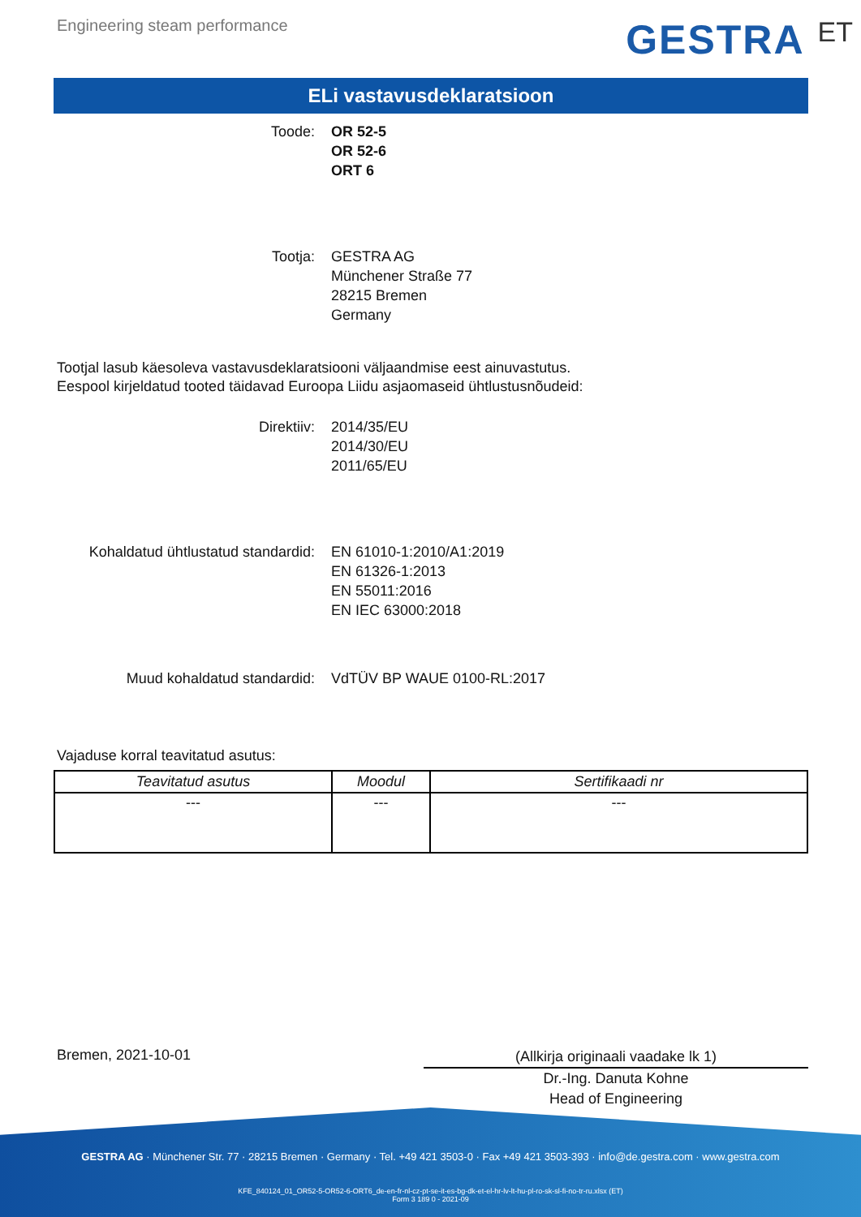Engineering steam performance
GESTRA ET
ELi vastavusdeklaratsioon
Toode: OR 52-5
OR 52-6
ORT 6
Tootja: GESTRA AG
Münchener Straße 77
28215 Bremen
Germany
Tootjal lasub käesoleva vastavusdeklaratsiooni väljaandmise eest ainuvastutus.
Eespool kirjeldatud tooted täidavad Euroopa Liidu asjaomaseid ühtlustusnõudeid:
Direktiiv: 2014/35/EU
2014/30/EU
2011/65/EU
Kohaldatud ühtlustatud standardid: EN 61010-1:2010/A1:2019
EN 61326-1:2013
EN 55011:2016
EN IEC 63000:2018
Muud kohaldatud standardid: VdTÜV BP WAUE 0100-RL:2017
Vajaduse korral teavitatud asutus:
| Teavitatud asutus | Moodul | Sertifikaadi nr |
| --- | --- | --- |
| --- | --- | --- |
Bremen, 2021-10-01
(Allkirja originaali vaadake lk 1)
Dr.-Ing. Danuta Kohne
Head of Engineering
GESTRA AG · Münchener Str. 77 · 28215 Bremen · Germany · Tel. +49 421 3503-0 · Fax +49 421 3503-393 · info@de.gestra.com · www.gestra.com
KFE_840124_01_OR52-5-OR52-6-ORT6_de-en-fr-nl-cz-pt-se-it-es-bg-dk-et-el-hr-lv-lt-hu-pl-ro-sk-sl-fi-no-tr-ru.xlsx (ET)
Form 3 189 0 - 2021-09